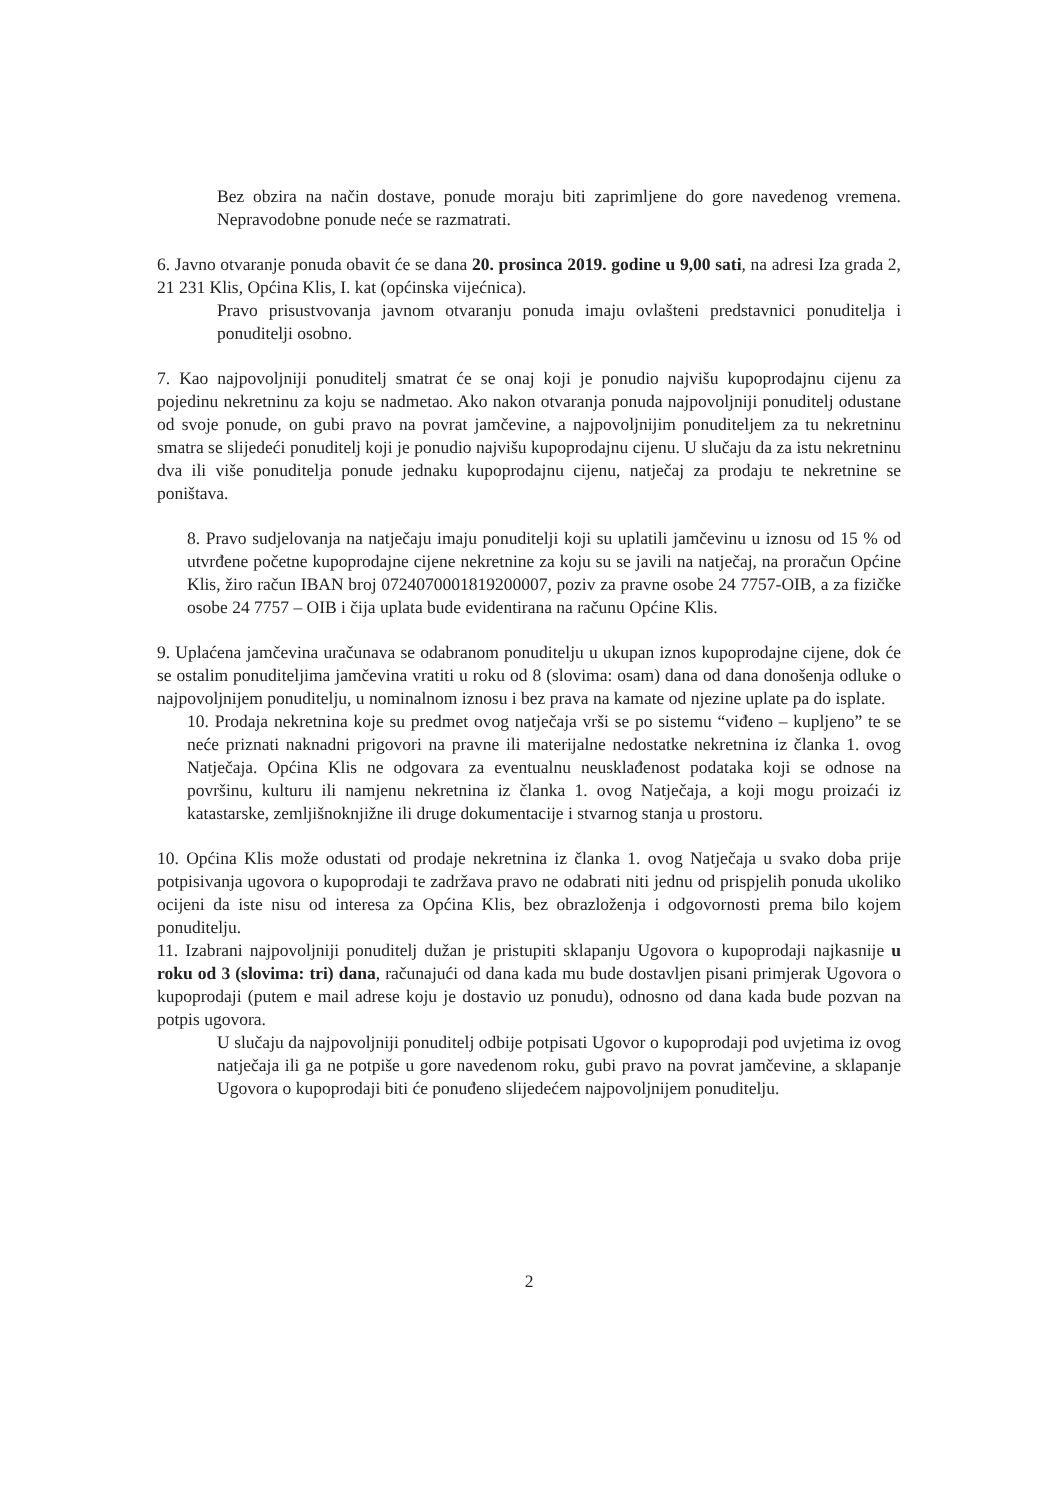Bez obzira na način dostave, ponude moraju biti zaprimljene do gore navedenog vremena. Nepravodobne ponude neće se razmatrati.
6. Javno otvaranje ponuda obavit će se dana 20. prosinca 2019. godine u 9,00 sati, na adresi Iza grada 2, 21 231 Klis, Općina Klis, I. kat (općinska vijećnica).
Pravo prisustvovanja javnom otvaranju ponuda imaju ovlašteni predstavnici ponuditelja i ponuditelji osobno.
7. Kao najpovoljniji ponuditelj smatrat će se onaj koji je ponudio najvišu kupoprodajnu cijenu za pojedinu nekretninu za koju se nadmetao. Ako nakon otvaranja ponuda najpovoljniji ponuditelj odustane od svoje ponude, on gubi pravo na povrat jamčevine, a najpovoljnijim ponuditeljem za tu nekretninu smatra se slijedeći ponuditelj koji je ponudio najvišu kupoprodajnu cijenu. U slučaju da za istu nekretninu dva ili više ponuditelja ponude jednaku kupoprodajnu cijenu, natječaj za prodaju te nekretnine se poništava.
8. Pravo sudjelovanja na natječaju imaju ponuditelji koji su uplatili jamčevinu u iznosu od 15 % od utvrđene početne kupoprodajne cijene nekretnine za koju su se javili na natječaj, na proračun Općine Klis, žiro račun IBAN broj 072407000181920000​7, poziv za pravne osobe 24 7757-OIB, a za fizičke osobe 24 7757 – OIB i čija uplata bude evidentirana na računu Općine Klis.
9. Uplaćena jamčevina uračunava se odabranom ponuditelju u ukupan iznos kupoprodajne cijene, dok će se ostalim ponuditeljima jamčevina vratiti u roku od 8 (slovima: osam) dana od dana donošenja odluke o najpovoljnijem ponuditelju, u nominalnom iznosu i bez prava na kamate od njezine uplate pa do isplate.
10. Prodaja nekretnina koje su predmet ovog natječaja vrši se po sistemu “viđeno – kupljeno” te se neće priznati naknadni prigovori na pravne ili materijalne nedostatke nekretnina iz članka 1. ovog Natječaja. Općina Klis ne odgovara za eventualnu neusklađenost podataka koji se odnose na površinu, kulturu ili namjenu nekretnina iz članka 1. ovog Natječaja, a koji mogu proizaći iz katastarske, zemljišnoknjižne ili druge dokumentacije i stvarnog stanja u prostoru.
10. Općina Klis može odustati od prodaje nekretnina iz članka 1. ovog Natječaja u svako doba prije potpisivanja ugovora o kupoprodaji te zadržava pravo ne odabrati niti jednu od prispjelih ponuda ukoliko ocijeni da iste nisu od interesa za Općina Klis, bez obrazloženja i odgovornosti prema bilo kojem ponuditelju.
11. Izabrani najpovoljniji ponuditelj dužan je pristupiti sklapanju Ugovora o kupoprodaji najkasnije u roku od 3 (slovima: tri) dana, računajući od dana kada mu bude dostavljen pisani primjerak Ugovora o kupoprodaji (putem e mail adrese koju je dostavio uz ponudu), odnosno od dana kada bude pozvan na potpis ugovora.
U slučaju da najpovoljniji ponuditelj odbije potpisati Ugovor o kupoprodaji pod uvjetima iz ovog natječaja ili ga ne potpiše u gore navedenom roku, gubi pravo na povrat jamčevine, a sklapanje Ugovora o kupoprodaji biti će ponuđeno slijedećem najpovoljnijem ponuditelju.
2